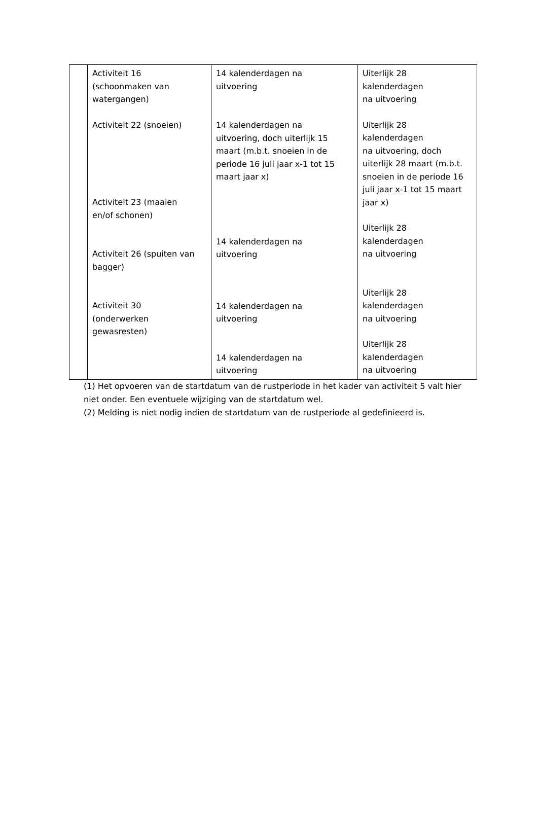| | Activiteit 16 (schoonmaken van watergangen) Activiteit 22 (snoeien) Activiteit 23 (maaien en/of schonen) Activiteit 26 (spuiten van bagger) Activiteit 30 (onderwerken gewasresten) | 14 kalenderdagen na uitvoering 14 kalenderdagen na uitvoering, doch uiterlijk 15 maart (m.b.t. snoeien in de periode 16 juli jaar x-1 tot 15 maart jaar x) 14 kalenderdagen na uitvoering 14 kalenderdagen na uitvoering 14 kalenderdagen na uitvoering | Uiterlijk 28 kalenderdagen na uitvoering Uiterlijk 28 kalenderdagen na uitvoering, doch uiterlijk 28 maart (m.b.t. snoeien in de periode 16 juli jaar x-1 tot 15 maart jaar x) Uiterlijk 28 kalenderdagen na uitvoering Uiterlijk 28 kalenderdagen na uitvoering Uiterlijk 28 kalenderdagen na uitvoering |
(1) Het opvoeren van de startdatum van de rustperiode in het kader van activiteit 5 valt hier niet onder. Een eventuele wijziging van de startdatum wel.
(2) Melding is niet nodig indien de startdatum van de rustperiode al gedefinieerd is.